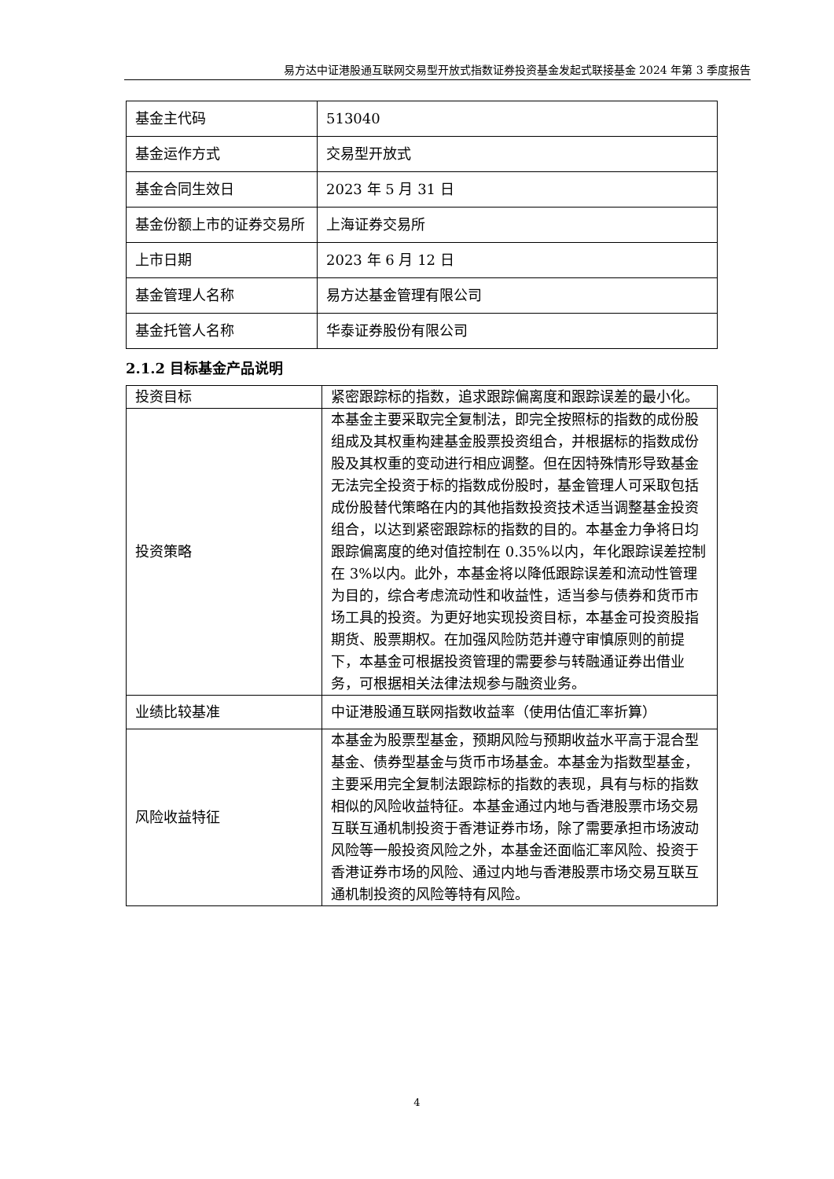易方达中证港股通互联网交易型开放式指数证券投资基金发起式联接基金 2024 年第 3 季度报告
| 基金主代码 | 513040 |
| 基金运作方式 | 交易型开放式 |
| 基金合同生效日 | 2023 年 5 月 31 日 |
| 基金份额上市的证券交易所 | 上海证券交易所 |
| 上市日期 | 2023 年 6 月 12 日 |
| 基金管理人名称 | 易方达基金管理有限公司 |
| 基金托管人名称 | 华泰证券股份有限公司 |
2.1.2 目标基金产品说明
| 投资目标 | 紧密跟踪标的指数，追求跟踪偏离度和跟踪误差的最小化。 |
| 投资策略 | 本基金主要采取完全复制法，即完全按照标的指数的成份股组成及其权重构建基金股票投资组合，并根据标的指数成份股及其权重的变动进行相应调整。但在因特殊情形导致基金无法完全投资于标的指数成份股时，基金管理人可采取包括成份股替代策略在内的其他指数投资技术适当调整基金投资组合，以达到紧密跟踪标的指数的目的。本基金力争将日均跟踪偏离度的绝对值控制在 0.35%以内，年化跟踪误差控制在 3%以内。此外，本基金将以降低跟踪误差和流动性管理为目的，综合考虑流动性和收益性，适当参与债券和货币市场工具的投资。为更好地实现投资目标，本基金可投资股指期货、股票期权。在加强风险防范并遵守审慎原则的前提下，本基金可根据投资管理的需要参与转融通证券出借业务，可根据相关法律法规参与融资业务。 |
| 业绩比较基准 | 中证港股通互联网指数收益率（使用估值汇率折算） |
| 风险收益特征 | 本基金为股票型基金，预期风险与预期收益水平高于混合型基金、债券型基金与货币市场基金。本基金为指数型基金，主要采用完全复制法跟踪标的指数的表现，具有与标的指数相似的风险收益特征。本基金通过内地与香港股票市场交易互联互通机制投资于香港证券市场，除了需要承担市场波动风险等一般投资风险之外，本基金还面临汇率风险、投资于香港证券市场的风险、通过内地与香港股票市场交易互联互通机制投资的风险等特有风险。 |
4